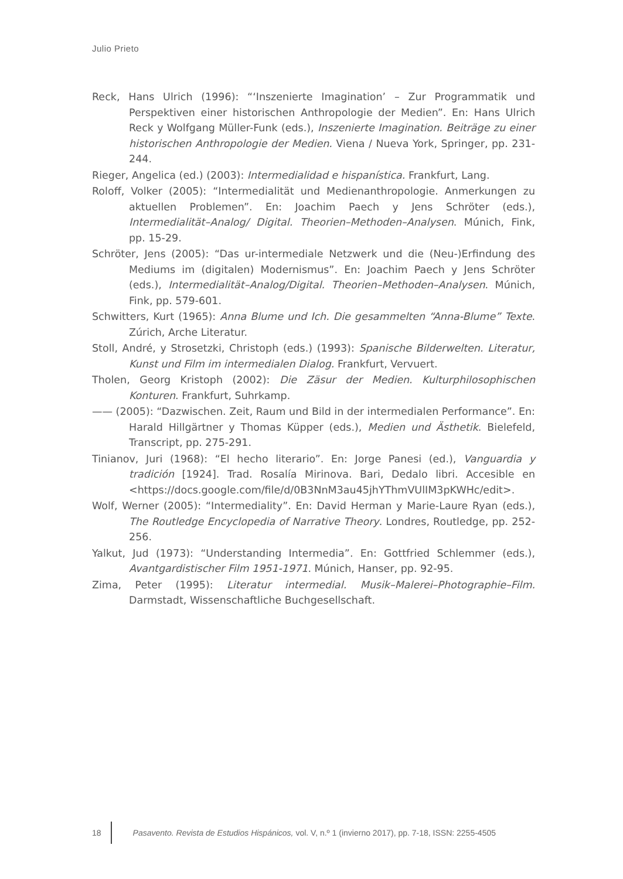Julio Prieto
Reck, Hans Ulrich (1996): “‘Inszenierte Imagination’ – Zur Programmatik und Perspektiven einer historischen Anthropologie der Medien”. En: Hans Ulrich Reck y Wolfgang Müller-Funk (eds.), Inszenierte Imagination. Beiträge zu einer historischen Anthropologie der Medien. Viena / Nueva York, Springer, pp. 231-244.
Rieger, Angelica (ed.) (2003): Intermedialidad e hispanística. Frankfurt, Lang.
Roloff, Volker (2005): “Intermedialität und Medienanthropologie. Anmerkungen zu aktuellen Problemen”. En: Joachim Paech y Jens Schröter (eds.), Intermedialität–Analog/ Digital. Theorien–Methoden–Analysen. Múnich, Fink, pp. 15-29.
Schröter, Jens (2005): “Das ur-intermediale Netzwerk und die (Neu-)Erfindung des Mediums im (digitalen) Modernismus”. En: Joachim Paech y Jens Schröter (eds.), Intermedialität–Analog/Digital. Theorien–Methoden–Analysen. Múnich, Fink, pp. 579-601.
Schwitters, Kurt (1965): Anna Blume und Ich. Die gesammelten “Anna-Blume” Texte. Zúrich, Arche Literatur.
Stoll, André, y Strosetzki, Christoph (eds.) (1993): Spanische Bilderwelten. Literatur, Kunst und Film im intermedialen Dialog. Frankfurt, Vervuert.
Tholen, Georg Kristoph (2002): Die Zäsur der Medien. Kulturphilosophischen Konturen. Frankfurt, Suhrkamp.
—— (2005): “Dazwischen. Zeit, Raum und Bild in der intermedialen Performance”. En: Harald Hillgärtner y Thomas Küpper (eds.), Medien und Ästhetik. Bielefeld, Transcript, pp. 275-291.
Tinianov, Juri (1968): “El hecho literario”. En: Jorge Panesi (ed.), Vanguardia y tradición [1924]. Trad. Rosalía Mirinova. Bari, Dedalo libri. Accesible en <https://docs.google.com/file/d/0B3NnM3au45jhYThmVUlIM3pKWHc/edit>.
Wolf, Werner (2005): “Intermediality”. En: David Herman y Marie-Laure Ryan (eds.), The Routledge Encyclopedia of Narrative Theory. Londres, Routledge, pp. 252-256.
Yalkut, Jud (1973): “Understanding Intermedia”. En: Gottfried Schlemmer (eds.), Avantgardistischer Film 1951-1971. Múnich, Hanser, pp. 92-95.
Zima, Peter (1995): Literatur intermedial. Musik–Malerei–Photographie–Film. Darmstadt, Wissenschaftliche Buchgesellschaft.
18 Pasavento. Revista de Estudios Hispánicos, vol. V, n.º 1 (invierno 2017), pp. 7-18, ISSN: 2255-4505